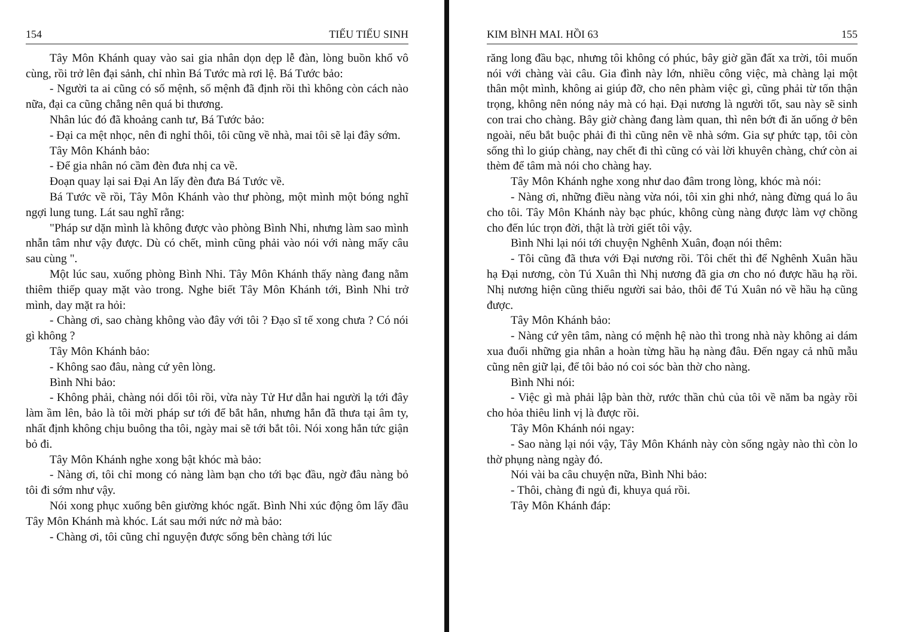154 TIẾU TIẾU SINH
Tây Môn Khánh quay vào sai gia nhân dọn dẹp lễ đàn, lòng buồn khổ vô cùng, rồi trở lên đại sảnh, chỉ nhìn Bá Tước mà rơi lệ. Bá Tước bảo:
- Người ta ai cũng có số mệnh, số mệnh đã định rồi thì không còn cách nào nữa, đại ca cũng chẳng nên quá bi thương.
Nhân lúc đó đã khoảng canh tư, Bá Tước bảo:
- Đại ca mệt nhọc, nên đi nghỉ thôi, tôi cũng về nhà, mai tôi sẽ lại đây sớm.
Tây Môn Khánh bảo:
- Để gia nhân nó cầm đèn đưa nhị ca về.
Đoạn quay lại sai Đại An lấy đèn đưa Bá Tước về.
Bá Tước về rồi, Tây Môn Khánh vào thư phòng, một mình một bóng nghĩ ngợi lung tung. Lát sau nghĩ rằng:
"Pháp sư dặn mình là không được vào phòng Bình Nhi, nhưng làm sao mình nhẫn tâm như vậy được. Dù có chết, mình cũng phải vào nói với nàng mấy câu sau cùng ".
Một lúc sau, xuống phòng Bình Nhi. Tây Môn Khánh thấy nàng đang nằm thiêm thiếp quay mặt vào trong. Nghe biết Tây Môn Khánh tới, Bình Nhi trở mình, day mặt ra hỏi:
- Chàng ơi, sao chàng không vào đây với tôi ? Đạo sĩ tế xong chưa ? Có nói gì không ?
Tây Môn Khánh bảo:
- Không sao đâu, nàng cứ yên lòng.
Bình Nhi bảo:
- Không phải, chàng nói dối tôi rồi, vừa này Tử Hư dẫn hai người lạ tới đây làm ầm lên, bảo là tôi mời pháp sư tới để bắt hắn, nhưng hắn đã thưa tại âm ty, nhất định không chịu buông tha tôi, ngày mai sẽ tới bắt tôi. Nói xong hắn tức giận bỏ đi.
Tây Môn Khánh nghe xong bật khóc mà bảo:
- Nàng ơi, tôi chỉ mong có nàng làm bạn cho tới bạc đầu, ngờ đâu nàng bỏ tôi đi sớm như vậy.
Nói xong phục xuống bên giường khóc ngất. Bình Nhi xúc động ôm lấy đầu Tây Môn Khánh mà khóc. Lát sau mới nức nở mà bảo:
- Chàng ơi, tôi cũng chỉ nguyện được sống bên chàng tới lúc
KIM BÌNH MAI. HỒI 63 155
răng long đầu bạc, nhưng tôi không có phúc, bây giờ gần đất xa trời, tôi muốn nói với chàng vài câu. Gia đình này lớn, nhiều công việc, mà chàng lại một thân một mình, không ai giúp đỡ, cho nên phàm việc gì, cũng phải từ tốn thận trọng, không nên nóng nảy mà có hại. Đại nương là người tốt, sau này sẽ sinh con trai cho chàng. Bây giờ chàng đang làm quan, thì nên bớt đi ăn uống ở bên ngoài, nếu bắt buộc phải đi thì cũng nên về nhà sớm. Gia sự phức tạp, tôi còn sống thì lo giúp chàng, nay chết đi thì cũng có vài lời khuyên chàng, chứ còn ai thèm để tâm mà nói cho chàng hay.
Tây Môn Khánh nghe xong như dao đâm trong lòng, khóc mà nói:
- Nàng ơi, những điều nàng vừa nói, tôi xin ghi nhớ, nàng đừng quá lo âu cho tôi. Tây Môn Khánh này bạc phúc, không cùng nàng được làm vợ chồng cho đến lúc trọn đời, thật là trời giết tôi vậy.
Bình Nhi lại nói tới chuyện Nghênh Xuân, đoạn nói thêm:
- Tôi cũng đã thưa với Đại nương rồi. Tôi chết thì để Nghênh Xuân hầu hạ Đại nương, còn Tú Xuân thì Nhị nương đã gia ơn cho nó được hầu hạ rồi. Nhị nương hiện cũng thiếu người sai bảo, thôi để Tú Xuân nó về hầu hạ cũng được.
Tây Môn Khánh bảo:
- Nàng cứ yên tâm, nàng có mệnh hệ nào thì trong nhà này không ai dám xua đuổi những gia nhân a hoàn từng hầu hạ nàng đâu. Đến ngay cả nhũ mẫu cũng nên giữ lại, để tôi bảo nó coi sóc bàn thờ cho nàng.
Bình Nhi nói:
- Việc gì mà phải lập bàn thờ, rước thần chủ của tôi về năm ba ngày rồi cho hỏa thiêu linh vị là được rồi.
Tây Môn Khánh nói ngay:
- Sao nàng lại nói vậy, Tây Môn Khánh này còn sống ngày nào thì còn lo thờ phụng nàng ngày đó.
Nói vài ba câu chuyện nữa, Bình Nhi bảo:
- Thôi, chàng đi ngủ đi, khuya quá rồi.
Tây Môn Khánh đáp: